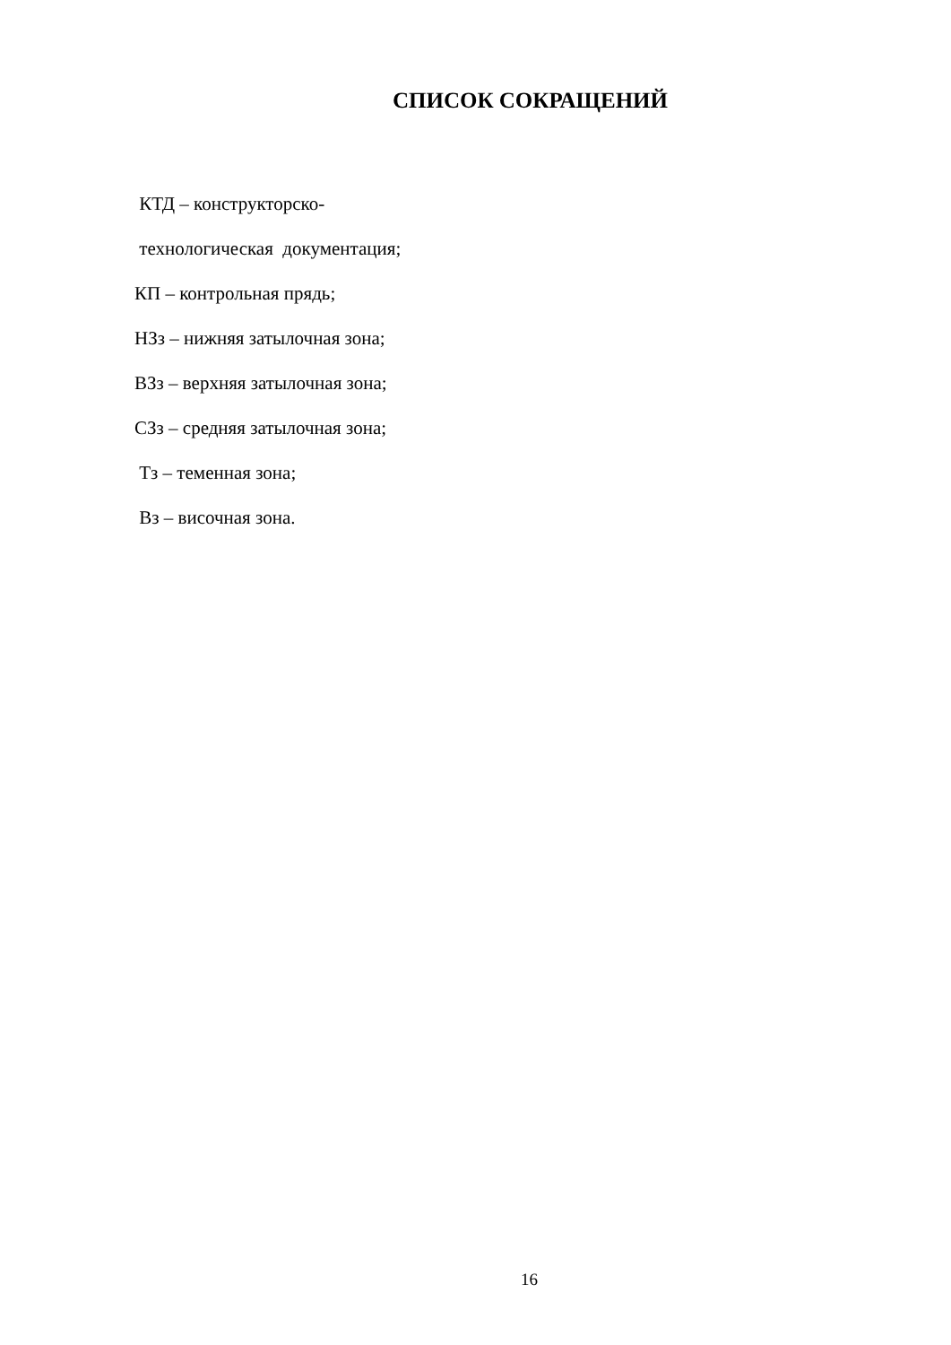СПИСОК СОКРАЩЕНИЙ
КТД – конструкторско-
технологическая документация;
КП – контрольная прядь;
НЗз – нижняя затылочная зона;
ВЗз – верхняя затылочная зона;
СЗз – средняя затылочная зона;
Тз – теменная зона;
Вз – височная зона.
16